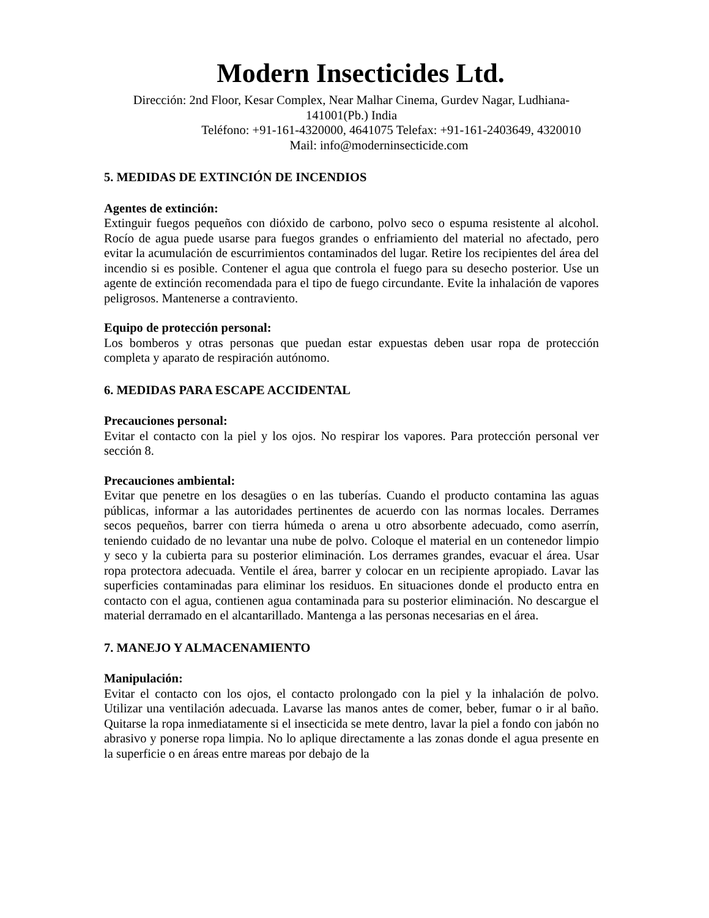Modern Insecticides Ltd.
Dirección: 2nd Floor, Kesar Complex, Near Malhar Cinema, Gurdev Nagar, Ludhiana-141001(Pb.) India
Teléfono: +91-161-4320000, 4641075 Telefax: +91-161-2403649, 4320010
Mail: info@moderninsecticide.com
5. MEDIDAS DE EXTINCIÓN DE INCENDIOS
Agentes de extinción:
Extinguir fuegos pequeños con dióxido de carbono, polvo seco o espuma resistente al alcohol. Rocío de agua puede usarse para fuegos grandes o enfriamiento del material no afectado, pero evitar la acumulación de escurrimientos contaminados del lugar. Retire los recipientes del área del incendio si es posible. Contener el agua que controla el fuego para su desecho posterior. Use un agente de extinción recomendada para el tipo de fuego circundante. Evite la inhalación de vapores peligrosos. Mantenerse a contraviento.
Equipo de protección personal:
Los bomberos y otras personas que puedan estar expuestas deben usar ropa de protección completa y aparato de respiración autónomo.
6. MEDIDAS PARA ESCAPE ACCIDENTAL
Precauciones personal:
Evitar el contacto con la piel y los ojos. No respirar los vapores. Para protección personal ver sección 8.
Precauciones ambiental:
Evitar que penetre en los desagües o en las tuberías. Cuando el producto contamina las aguas públicas, informar a las autoridades pertinentes de acuerdo con las normas locales. Derrames secos pequeños, barrer con tierra húmeda o arena u otro absorbente adecuado, como aserrín, teniendo cuidado de no levantar una nube de polvo. Coloque el material en un contenedor limpio y seco y la cubierta para su posterior eliminación. Los derrames grandes, evacuar el área. Usar ropa protectora adecuada. Ventile el área, barrer y colocar en un recipiente apropiado. Lavar las superficies contaminadas para eliminar los residuos. En situaciones donde el producto entra en contacto con el agua, contienen agua contaminada para su posterior eliminación. No descargue el material derramado en el alcantarillado. Mantenga a las personas necesarias en el área.
7. MANEJO Y ALMACENAMIENTO
Manipulación:
Evitar el contacto con los ojos, el contacto prolongado con la piel y la inhalación de polvo. Utilizar una ventilación adecuada. Lavarse las manos antes de comer, beber, fumar o ir al baño. Quitarse la ropa inmediatamente si el insecticida se mete dentro, lavar la piel a fondo con jabón no abrasivo y ponerse ropa limpia. No lo aplique directamente a las zonas donde el agua presente en la superficie o en áreas entre mareas por debajo de la